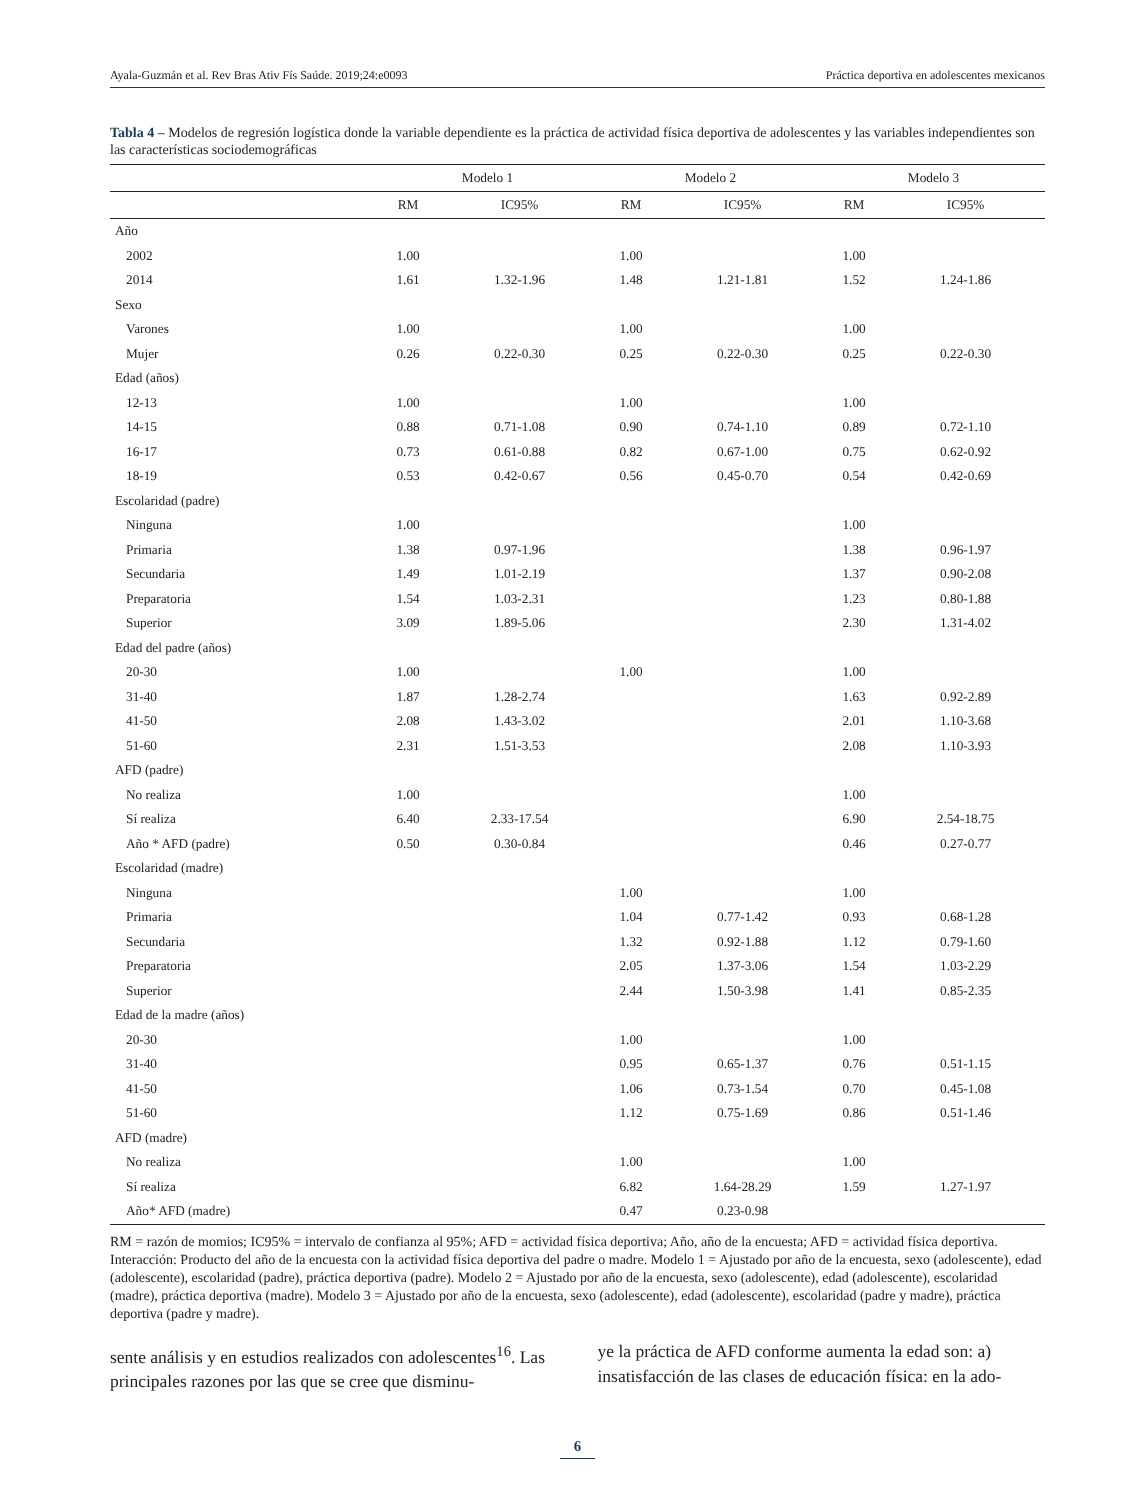Ayala-Guzmán et al. Rev Bras Ativ Fís Saúde. 2019;24:e0093 Práctica deportiva en adolescentes mexicanos
Tabla 4 – Modelos de regresión logística donde la variable dependiente es la práctica de actividad física deportiva de adolescentes y las variables independientes son las características sociodemográficas
| | Modelo 1 | | Modelo 2 | | Modelo 3 | |
| --- | --- | --- | --- | --- | --- | --- |
| | RM | IC95% | RM | IC95% | RM | IC95% |
| Año | | | | | | |
| 2002 | 1.00 | | 1.00 | | 1.00 | |
| 2014 | 1.61 | 1.32-1.96 | 1.48 | 1.21-1.81 | 1.52 | 1.24-1.86 |
| Sexo | | | | | | |
| Varones | 1.00 | | 1.00 | | 1.00 | |
| Mujer | 0.26 | 0.22-0.30 | 0.25 | 0.22-0.30 | 0.25 | 0.22-0.30 |
| Edad (años) | | | | | | |
| 12-13 | 1.00 | | 1.00 | | 1.00 | |
| 14-15 | 0.88 | 0.71-1.08 | 0.90 | 0.74-1.10 | 0.89 | 0.72-1.10 |
| 16-17 | 0.73 | 0.61-0.88 | 0.82 | 0.67-1.00 | 0.75 | 0.62-0.92 |
| 18-19 | 0.53 | 0.42-0.67 | 0.56 | 0.45-0.70 | 0.54 | 0.42-0.69 |
| Escolaridad (padre) | | | | | | |
| Ninguna | 1.00 | | | | 1.00 | |
| Primaria | 1.38 | 0.97-1.96 | | | 1.38 | 0.96-1.97 |
| Secundaria | 1.49 | 1.01-2.19 | | | 1.37 | 0.90-2.08 |
| Preparatoria | 1.54 | 1.03-2.31 | | | 1.23 | 0.80-1.88 |
| Superior | 3.09 | 1.89-5.06 | | | 2.30 | 1.31-4.02 |
| Edad del padre (años) | | | | | | |
| 20-30 | 1.00 | | 1.00 | | 1.00 | |
| 31-40 | 1.87 | 1.28-2.74 | | | 1.63 | 0.92-2.89 |
| 41-50 | 2.08 | 1.43-3.02 | | | 2.01 | 1.10-3.68 |
| 51-60 | 2.31 | 1.51-3.53 | | | 2.08 | 1.10-3.93 |
| AFD (padre) | | | | | | |
| No realiza | 1.00 | | | | 1.00 | |
| Sí realiza | 6.40 | 2.33-17.54 | | | 6.90 | 2.54-18.75 |
| Año * AFD (padre) | 0.50 | 0.30-0.84 | | | 0.46 | 0.27-0.77 |
| Escolaridad (madre) | | | | | | |
| Ninguna | | | 1.00 | | 1.00 | |
| Primaria | | | 1.04 | 0.77-1.42 | 0.93 | 0.68-1.28 |
| Secundaria | | | 1.32 | 0.92-1.88 | 1.12 | 0.79-1.60 |
| Preparatoria | | | 2.05 | 1.37-3.06 | 1.54 | 1.03-2.29 |
| Superior | | | 2.44 | 1.50-3.98 | 1.41 | 0.85-2.35 |
| Edad de la madre (años) | | | | | | |
| 20-30 | | | 1.00 | | 1.00 | |
| 31-40 | | | 0.95 | 0.65-1.37 | 0.76 | 0.51-1.15 |
| 41-50 | | | 1.06 | 0.73-1.54 | 0.70 | 0.45-1.08 |
| 51-60 | | | 1.12 | 0.75-1.69 | 0.86 | 0.51-1.46 |
| AFD (madre) | | | | | | |
| No realiza | | | 1.00 | | 1.00 | |
| Sí realiza | | | 6.82 | 1.64-28.29 | 1.59 | 1.27-1.97 |
| Año* AFD (madre) | | | 0.47 | 0.23-0.98 | | |
RM = razón de momios; IC95% = intervalo de confianza al 95%; AFD = actividad física deportiva; Año, año de la encuesta; AFD = actividad física deportiva. Interacción: Producto del año de la encuesta con la actividad física deportiva del padre o madre. Modelo 1 = Ajustado por año de la encuesta, sexo (adolescente), edad (adolescente), escolaridad (padre), práctica deportiva (padre). Modelo 2 = Ajustado por año de la encuesta, sexo (adolescente), edad (adolescente), escolaridad (madre), práctica deportiva (madre). Modelo 3 = Ajustado por año de la encuesta, sexo (adolescente), edad (adolescente), escolaridad (padre y madre), práctica deportiva (padre y madre).
sente análisis y en estudios realizados con adolescentes<sup>16</sup>. Las principales razones por las que se cree que disminu-
ye la práctica de AFD conforme aumenta la edad son: a) insatisfacción de las clases de educación física: en la ado-
6